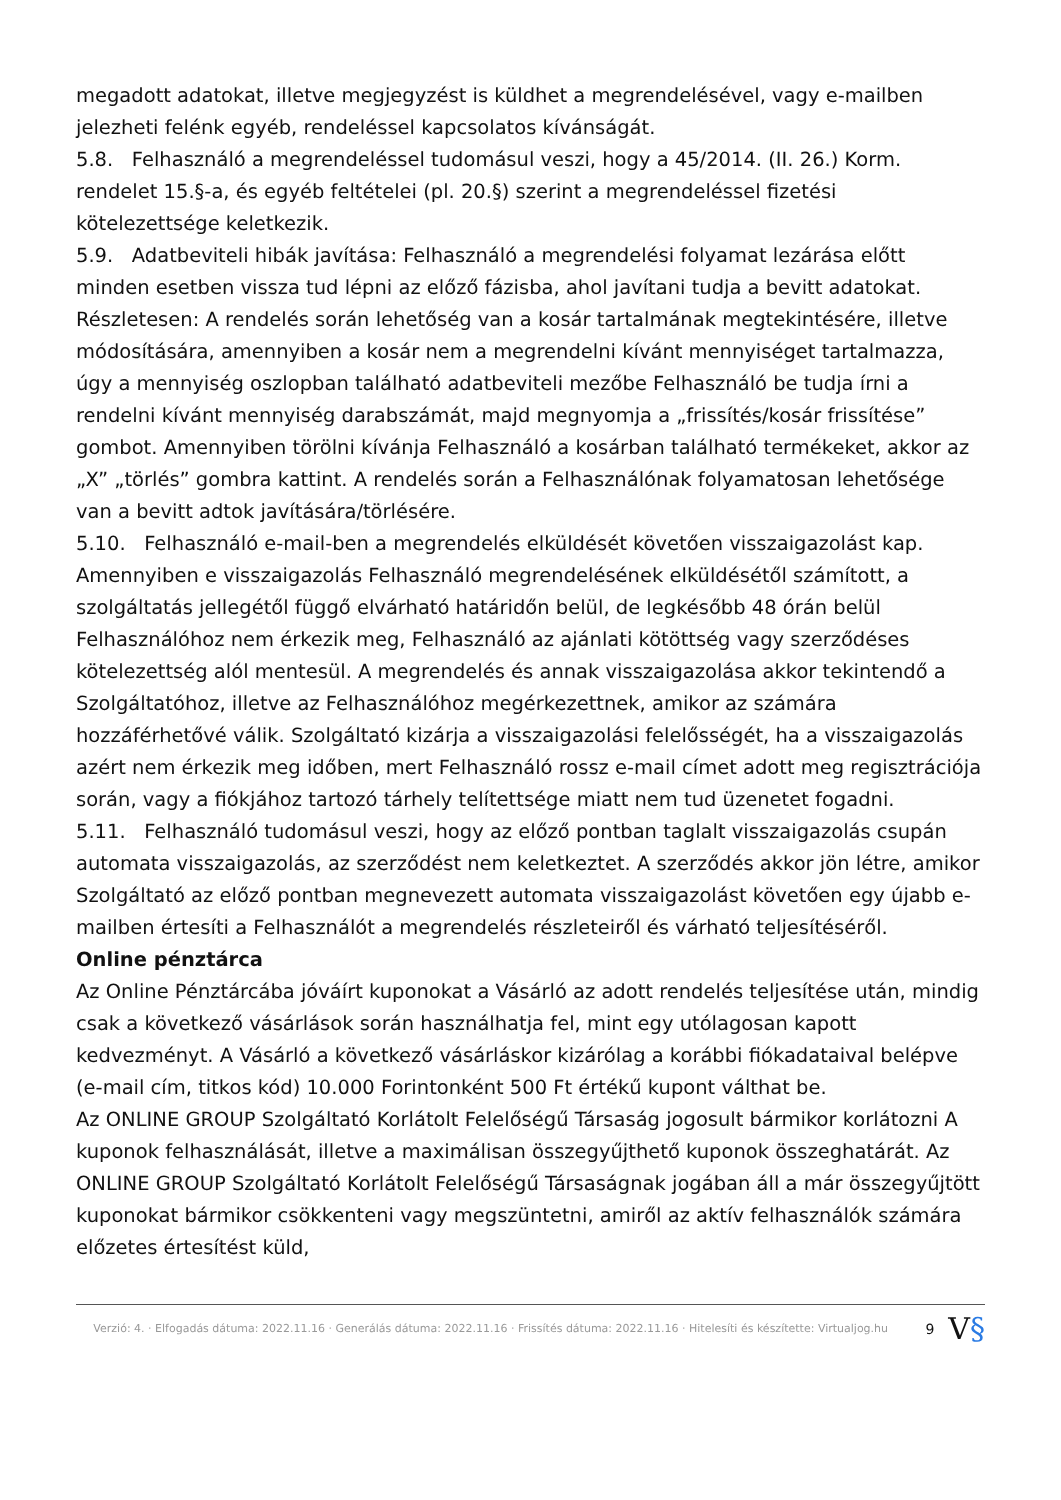megadott adatokat, illetve megjegyzést is küldhet a megrendelésével, vagy e-mailben jelezheti felénk egyéb, rendeléssel kapcsolatos kívánságát.
5.8. Felhasználó a megrendeléssel tudomásul veszi, hogy a 45/2014. (II. 26.) Korm. rendelet 15.§-a, és egyéb feltételei (pl. 20.§) szerint a megrendeléssel fizetési kötelezettsége keletkezik.
5.9. Adatbeviteli hibák javítása: Felhasználó a megrendelési folyamat lezárása előtt minden esetben vissza tud lépni az előző fázisba, ahol javítani tudja a bevitt adatokat. Részletesen: A rendelés során lehetőség van a kosár tartalmának megtekintésére, illetve módosítására, amennyiben a kosár nem a megrendelni kívánt mennyiséget tartalmazza, úgy a mennyiség oszlopban található adatbeviteli mezőbe Felhasználó be tudja írni a rendelni kívánt mennyiség darabszámát, majd megnyomja a „frissítés/kosár frissítése” gombot. Amennyiben törölni kívánja Felhasználó a kosárban található termékeket, akkor az „X” „törlés” gombra kattint. A rendelés során a Felhasználónak folyamatosan lehetősége van a bevitt adtok javítására/törlésére.
5.10. Felhasználó e-mail-ben a megrendelés elküldését követően visszaigazolást kap. Amennyiben e visszaigazolás Felhasználó megrendelésének elküldésétől számított, a szolgáltatás jellegétől függő elvárható határidőn belül, de legkésőbb 48 órán belül Felhasználóhoz nem érkezik meg, Felhasználó az ajánlati kötöttség vagy szerződéses kötelezettség alól mentesül. A megrendelés és annak visszaigazolása akkor tekintendő a Szolgáltatóhoz, illetve az Felhasználóhoz megérkezettnek, amikor az számára hozzáférhetővé válik. Szolgáltató kizárja a visszaigazolási felelősségét, ha a visszaigazolás azért nem érkezik meg időben, mert Felhasználó rossz e-mail címet adott meg regisztrációja során, vagy a fiókjához tartozó tárhely telítettsége miatt nem tud üzenetet fogadni.
5.11. Felhasználó tudomásul veszi, hogy az előző pontban taglalt visszaigazolás csupán automata visszaigazolás, az szerződést nem keletkeztet. A szerződés akkor jön létre, amikor Szolgáltató az előző pontban megnevezett automata visszaigazolást követően egy újabb e-mailben értesíti a Felhasználót a megrendelés részleteiről és várható teljesítéséről.
Online pénztárca
Az Online Pénztárcába jóváírt kuponokat a Vásárló az adott rendelés teljesítése után, mindig csak a következő vásárlások során használhatja fel, mint egy utólagosan kapott kedvezményt. A Vásárló a következő vásárláskor kizárólag a korábbi fiókadataival belépve (e-mail cím, titkos kód) 10.000 Forintonként 500 Ft értékű kupont válthat be.
Az ONLINE GROUP Szolgáltató Korlátolt Felelőségű Társaság jogosult bármikor korlátozni A kuponok felhasználását, illetve a maximálisan összegyűjthető kuponok összeghatárát. Az ONLINE GROUP Szolgáltató Korlátolt Felelőségű Társaságnak jogában áll a már összegyűjtött kuponokat bármikor csökkenteni vagy megszüntetni, amiről az aktív felhasználók számára előzetes értesítést küld,
Verzió: 4. · Elfogadás dátuma: 2022.11.16 · Generálás dátuma: 2022.11.16 · Frissítés dátuma: 2022.11.16 · Hitelesíti és készítette: Virtualjog.hu
9
V§